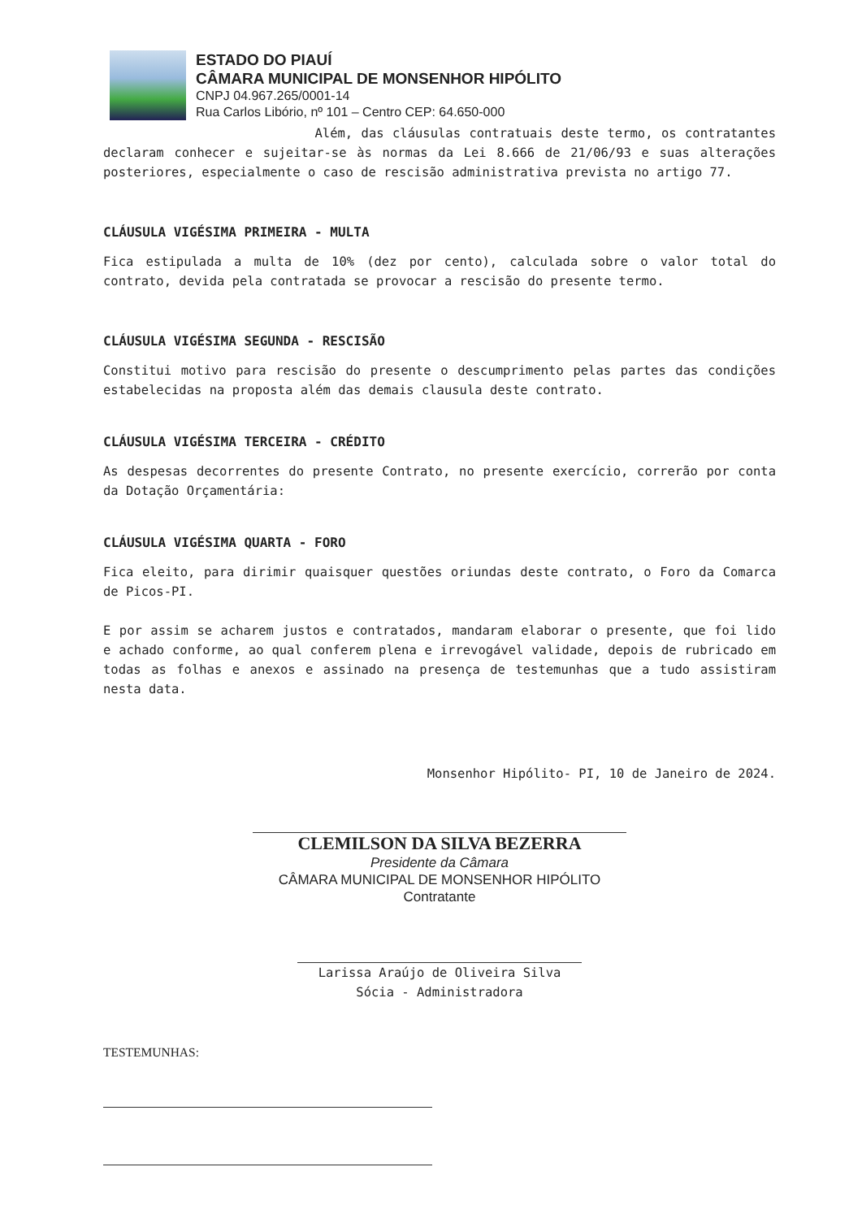ESTADO DO PIAUÍ
CÂMARA MUNICIPAL DE MONSENHOR HIPÓLITO
CNPJ 04.967.265/0001-14
Rua Carlos Libório, nº 101 – Centro CEP: 64.650-000
Além, das cláusulas contratuais deste termo, os contratantes declaram conhecer e sujeitar-se às normas da Lei 8.666 de 21/06/93 e suas alterações posteriores, especialmente o caso de rescisão administrativa prevista no artigo 77.
CLÁUSULA VIGÉSIMA PRIMEIRA - MULTA
Fica estipulada a multa de 10% (dez por cento), calculada sobre o valor total do contrato, devida pela contratada se provocar a rescisão do presente termo.
CLÁUSULA VIGÉSIMA SEGUNDA - RESCISÃO
Constitui motivo para rescisão do presente o descumprimento pelas partes das condições estabelecidas na proposta além das demais clausula deste contrato.
CLÁUSULA VIGÉSIMA TERCEIRA - CRÉDITO
As despesas decorrentes do presente Contrato, no presente exercício, correrão por conta da Dotação Orçamentária:
CLÁUSULA VIGÉSIMA QUARTA - FORO
Fica eleito, para dirimir quaisquer questões oriundas deste contrato, o Foro da Comarca de Picos-PI.
E por assim se acharem justos e contratados, mandaram elaborar o presente, que foi lido e achado conforme, ao qual conferem plena e irrevogável validade, depois de rubricado em todas as folhas e anexos e assinado na presença de testemunhas que a tudo assistiram nesta data.
Monsenhor Hipólito- PI, 10 de Janeiro de 2024.
CLEMILSON DA SILVA BEZERRA
Presidente da Câmara
CÂMARA MUNICIPAL DE MONSENHOR HIPÓLITO
Contratante
Larissa Araújo de Oliveira Silva
Sócia - Administradora
TESTEMUNHAS: